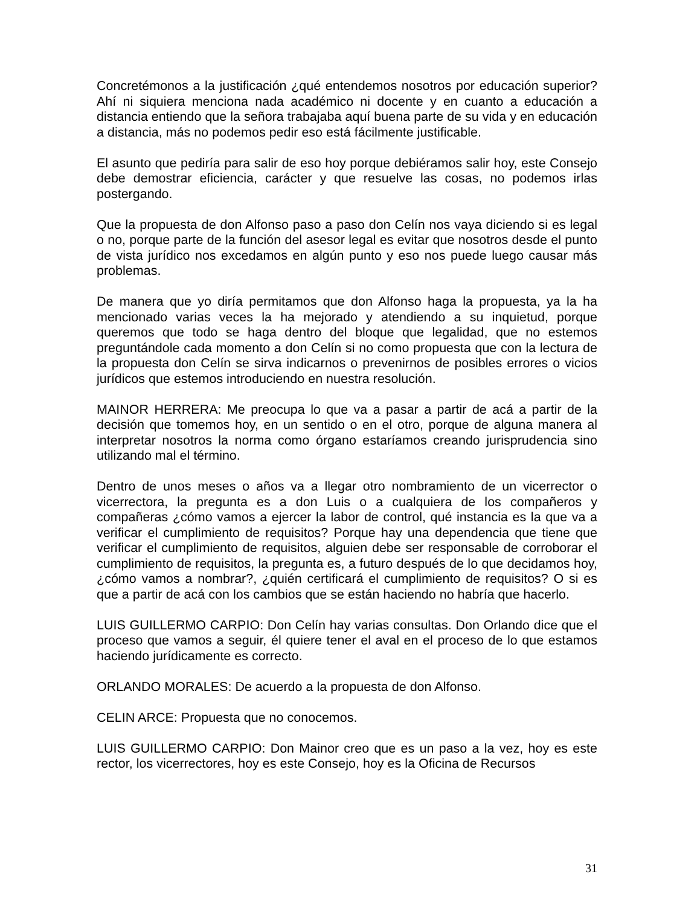Concretémonos a la justificación ¿qué entendemos nosotros por educación superior? Ahí ni siquiera menciona nada académico ni docente y en cuanto a educación a distancia entiendo que la señora trabajaba aquí buena parte de su vida y en educación a distancia, más no podemos pedir eso está fácilmente justificable.
El asunto que pediría para salir de eso hoy porque debiéramos salir hoy, este Consejo debe demostrar eficiencia, carácter y que resuelve las cosas, no podemos irlas postergando.
Que la propuesta de don Alfonso paso a paso don Celín nos vaya diciendo si es legal o no, porque parte de la función del asesor legal es evitar que nosotros desde el punto de vista jurídico nos excedamos en algún punto y eso nos puede luego causar más problemas.
De manera que yo diría permitamos que don Alfonso haga la propuesta, ya la ha mencionado varias veces la ha mejorado y atendiendo a su inquietud, porque queremos que todo se haga dentro del bloque que legalidad, que no estemos preguntándole cada momento a don Celín si no como propuesta que con la lectura de la propuesta don Celín se sirva indicarnos o prevenirnos de posibles errores o vicios jurídicos que estemos introduciendo en nuestra resolución.
MAINOR HERRERA: Me preocupa lo que va a pasar a partir de acá a partir de la decisión que tomemos hoy, en un sentido o en el otro, porque de alguna manera al interpretar nosotros la norma como órgano estaríamos creando jurisprudencia sino utilizando mal el término.
Dentro de unos meses o años va a llegar otro nombramiento de un vicerrector o vicerrectora, la pregunta es a don Luis o a cualquiera de los compañeros y compañeras ¿cómo vamos a ejercer la labor de control, qué instancia es la que va a verificar el cumplimiento de requisitos? Porque hay una dependencia que tiene que verificar el cumplimiento de requisitos, alguien debe ser responsable de corroborar el cumplimiento de requisitos, la pregunta es, a futuro después de lo que decidamos hoy, ¿cómo vamos a nombrar?, ¿quién certificará el cumplimiento de requisitos? O si es que a partir de acá con los cambios que se están haciendo no habría que hacerlo.
LUIS GUILLERMO CARPIO: Don Celín hay varias consultas. Don Orlando dice que el proceso que vamos a seguir, él quiere tener el aval en el proceso de lo que estamos haciendo jurídicamente es correcto.
ORLANDO MORALES: De acuerdo a la propuesta de don Alfonso.
CELIN ARCE: Propuesta que no conocemos.
LUIS GUILLERMO CARPIO: Don Mainor creo que es un paso a la vez, hoy es este rector, los vicerrectores, hoy es este Consejo, hoy es la Oficina de Recursos
31